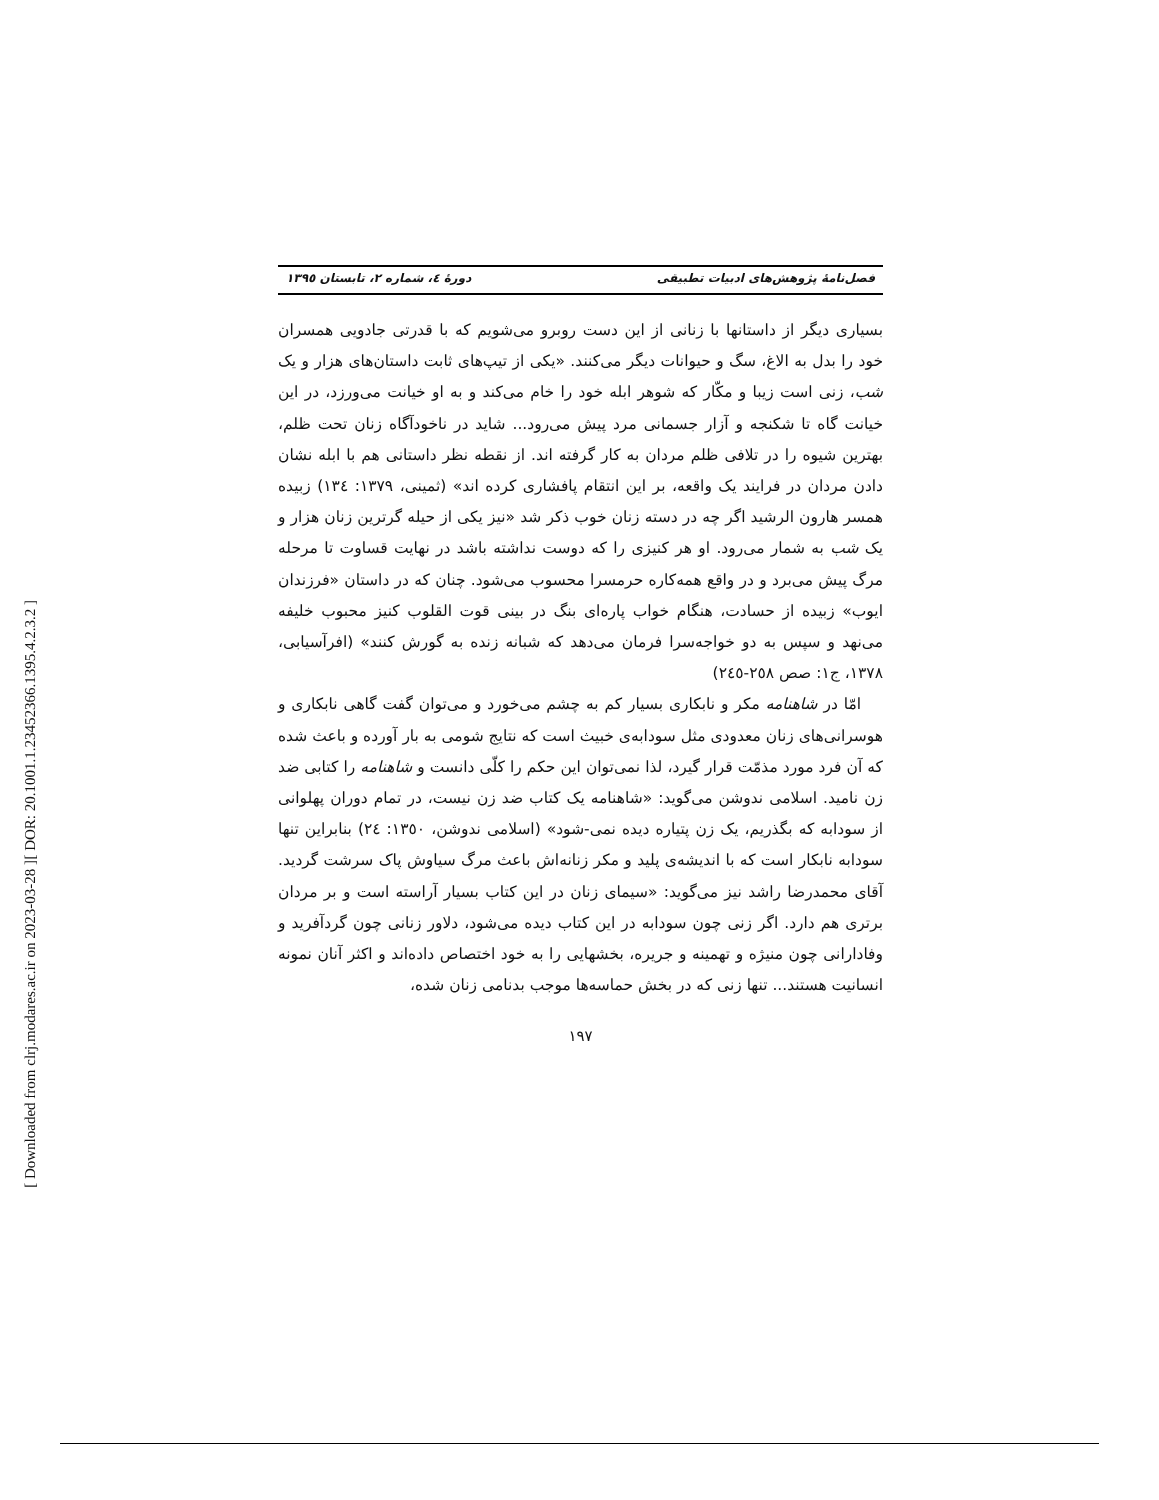[ DOR: 20.1001.1.23452366.1395.4.2.3.2 ]
[ Downloaded from clrj.modares.ac.ir on 2023-03-28 ]
فصل‌نامهٔ پژوهش‌های ادبیات تطبیقی دورهٔ ٤، شماره ٢، تابستان ١٣٩٥
بسیاری دیگر از داستانها با زنانی از این دست روبرو می‌شویم که با قدرتی جادویی همسران خود را بدل به الاغ، سگ و حیوانات دیگر می‌کنند. «یکی از تیپ‌های ثابت داستان‌های هزار و یک شب، زنی است زیبا و مکّار که شوهر ابله خود را خام می‌کند و به او خیانت می‌ورزد، در این خیانت گاه تا شکنجه و آزار جسمانی مرد پیش می‌رود... شاید در ناخودآگاه زنان تحت ظلم، بهترین شیوه را در تلافی ظلم مردان به کار گرفته اند. از نقطه نظر داستانی هم با ابله نشان دادن مردان در فرایند یک واقعه، بر این انتقام پافشاری کرده اند» (ثمینی، ١٣٧٩: ١٣٤) زبیده همسر هارون الرشید اگر چه در دسته زنان خوب ذکر شد «نیز یکی از حیله گرترین زنان هزار و یک شب به شمار می‌رود. او هر کنیزی را که دوست نداشته باشد در نهایت قساوت تا مرحله مرگ پیش می‌برد و در واقع همه‌کاره حرمسرا محسوب می‌شود. چنان که در داستان «فرزندان ایوب» زبیده از حسادت، هنگام خواب پاره‌ای بنگ در بینی قوت القلوب کنیز محبوب خلیفه می‌نهد و سپس به دو خواجه‌سرا فرمان می‌دهد که شبانه زنده به گورش کنند» (افرآسیابی، ١٣٧٨، ج١: صص ٢٥٨-٢٤٥)
امّا در شاهنامه مکر و نابکاری بسیار کم به چشم می‌خورد و می‌توان گفت گاهی نابکاری و هوسرانی‌های زنان معدودی مثل سودابه‌ی خبیث است که نتایج شومی به بار آورده و باعث شده که آن فرد مورد مذمّت قرار گیرد، لذا نمی‌توان این حکم را کلّی دانست و شاهنامه را کتابی ضد زن نامید. اسلامی ندوشن می‌گوید: «شاهنامه یک کتاب ضد زن نیست، در تمام دوران پهلوانی از سودابه که بگذریم، یک زن پتیاره دیده نمی-شود» (اسلامی ندوشن، ١٣٥٠: ٢٤) بنابراین تنها سودابه نابکار است که با اندیشه‌ی پلید و مکر زنانه‌اش باعث مرگ سیاوش پاک سرشت گردید. آقای محمدرضا راشد نیز می‌گوید: «سیمای زنان در این کتاب بسیار آراسته است و بر مردان برتری هم دارد. اگر زنی چون سودابه در این کتاب دیده می‌شود، دلاور زنانی چون گردآفرید و وفادارانی چون منیژه و تهمینه و جریره، بخشهایی را به خود اختصاص داده‌اند و اکثر آنان نمونه انسانیت هستند... تنها زنی که در بخش حماسه‌ها موجب بدنامی زنان شده،
١٩٧